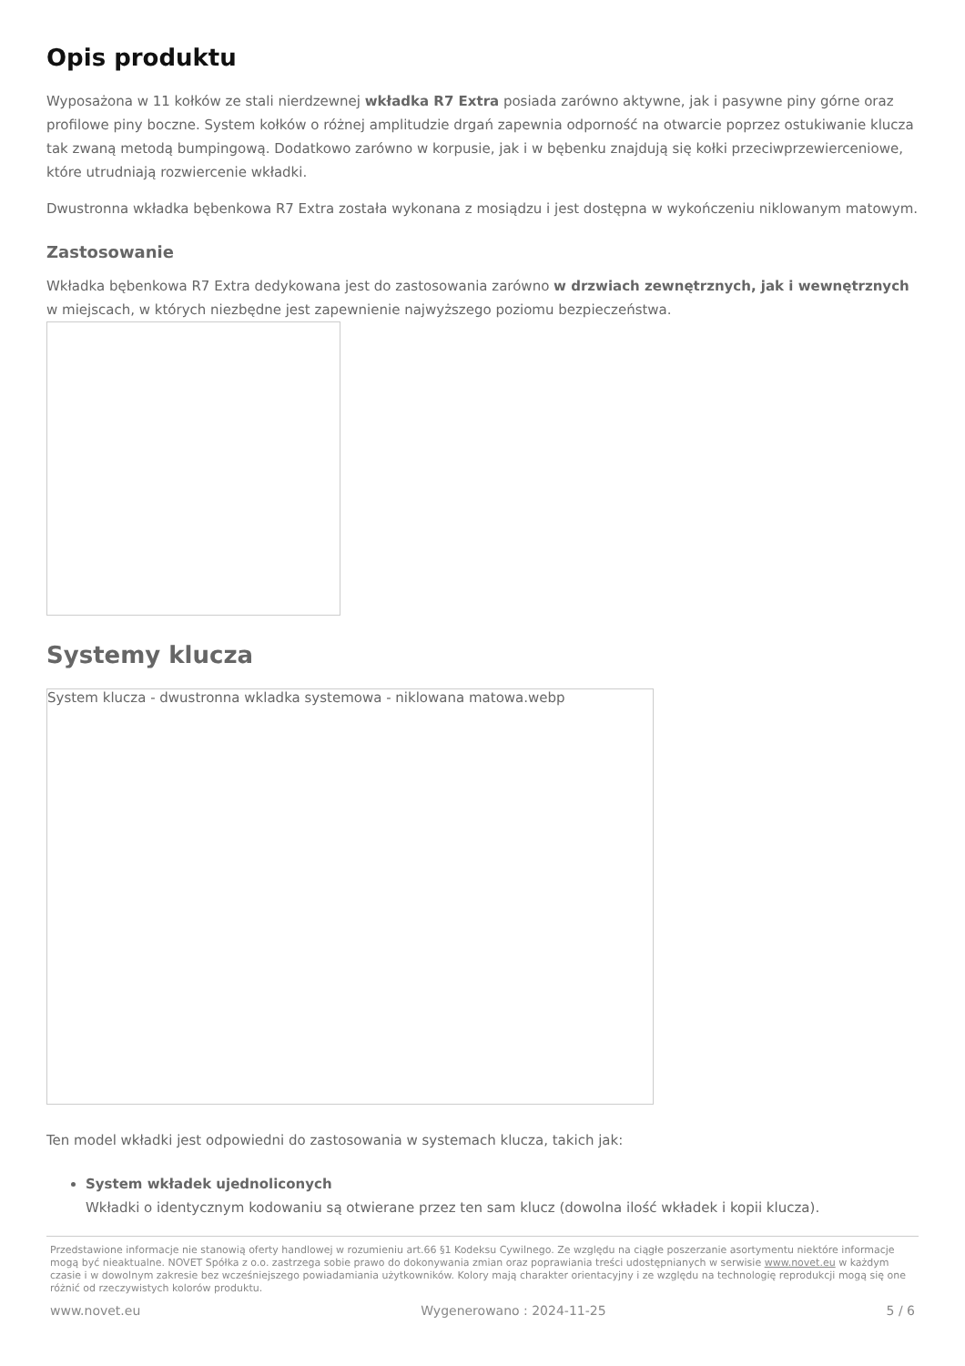Opis produktu
Wyposażona w 11 kołków ze stali nierdzewnej wkładka R7 Extra posiada zarówno aktywne, jak i pasywne piny górne oraz profilowe piny boczne. System kołków o różnej amplitudzie drgań zapewnia odporność na otwarcie poprzez ostukiwanie klucza tak zwaną metodą bumpingową. Dodatkowo zarówno w korpusie, jak i w bębenku znajdują się kołki przeciwprzewierceniowe, które utrudniają rozwiercenie wkładki.
Dwustronna wkładka bębenkowa R7 Extra została wykonana z mosiądzu i jest dostępna w wykończeniu niklowanym matowym.
Zastosowanie
Wkładka bębenkowa R7 Extra dedykowana jest do zastosowania zarówno w drzwiach zewnętrznych, jak i wewnętrznych w miejscach, w których niezbędne jest zapewnienie najwyższego poziomu bezpieczeństwa.
Systemy klucza
System klucza - dwustronna wkladka systemowa - niklowana matowa.webp
Ten model wkładki jest odpowiedni do zastosowania w systemach klucza, takich jak:
System wkładek ujednoliconych
Wkładki o identycznym kodowaniu są otwierane przez ten sam klucz (dowolna ilość wkładek i kopii klucza).
Przedstawione informacje nie stanowią oferty handlowej w rozumieniu art.66 §1 Kodeksu Cywilnego. Ze względu na ciągłe poszerzanie asortymentu niektóre informacje mogą być nieaktualne. NOVET Spółka z o.o. zastrzega sobie prawo do dokonywania zmian oraz poprawiania treści udostępnianych w serwisie www.novet.eu w każdym czasie i w dowolnym zakresie bez wcześniejszego powiadamiania użytkowników. Kolory mają charakter orientacyjny i ze względu na technologię reprodukcji mogą się one różnić od rzeczywistych kolorów produktu.
www.novet.eu Wygenerowano : 2024-11-25 5 / 6